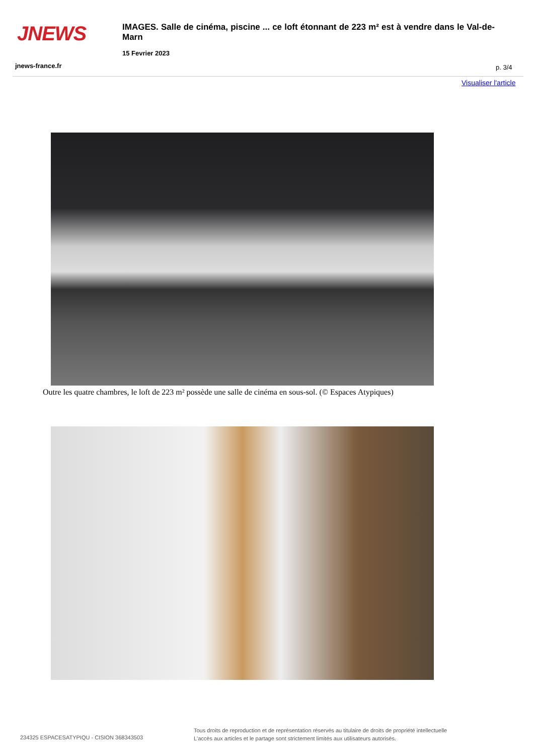JNEWS
IMAGES. Salle de cinéma, piscine ... ce loft étonnant de 223 m² est à vendre dans le Val-de-Marn
15 Fevrier 2023
jnews-france.fr p. 3/4
Visualiser l'article
Outre les quatre chambres, le loft de 223 m² possède une salle de cinéma en sous-sol. (© Espaces Atypiques)
234325 ESPACESATYPIQU - CISION 368343503
Tous droits de reproduction et de représentation réservés au titulaire de droits de propriété intellectuelle
L'accès aux articles et le partage sont strictement limités aux utilisateurs autorisés.